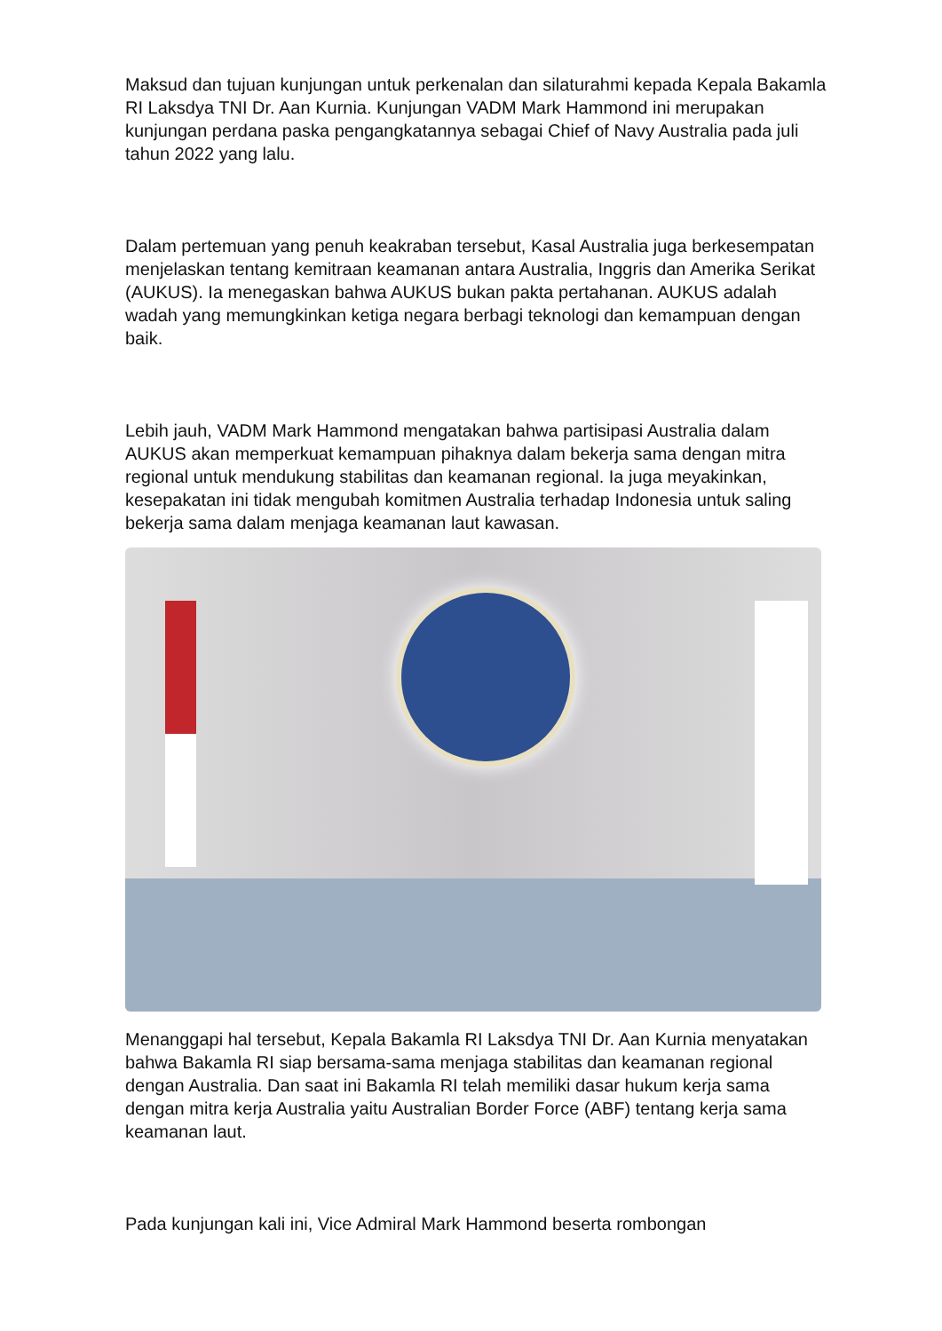Maksud dan tujuan kunjungan untuk perkenalan dan silaturahmi kepada Kepala Bakamla RI Laksdya TNI Dr. Aan Kurnia. Kunjungan VADM Mark Hammond ini merupakan kunjungan perdana paska pengangkatannya sebagai Chief of Navy Australia pada juli tahun 2022 yang lalu.
Dalam pertemuan yang penuh keakraban tersebut, Kasal Australia juga berkesempatan menjelaskan tentang kemitraan keamanan antara Australia, Inggris dan Amerika Serikat (AUKUS). Ia menegaskan bahwa AUKUS bukan pakta pertahanan. AUKUS adalah wadah yang memungkinkan ketiga negara berbagi teknologi dan kemampuan dengan baik.
Lebih jauh, VADM Mark Hammond mengatakan bahwa partisipasi Australia dalam AUKUS akan memperkuat kemampuan pihaknya dalam bekerja sama dengan mitra regional untuk mendukung stabilitas dan keamanan regional. Ia juga meyakinkan, kesepakatan ini tidak mengubah komitmen Australia terhadap Indonesia untuk saling bekerja sama dalam menjaga keamanan laut kawasan.
Menanggapi hal tersebut, Kepala Bakamla RI Laksdya TNI Dr. Aan Kurnia menyatakan bahwa Bakamla RI siap bersama-sama menjaga stabilitas dan keamanan regional dengan Australia. Dan saat ini Bakamla RI telah memiliki dasar hukum kerja sama dengan mitra kerja Australia yaitu Australian Border Force (ABF) tentang kerja sama keamanan laut.
Pada kunjungan kali ini, Vice Admiral Mark Hammond beserta rombongan